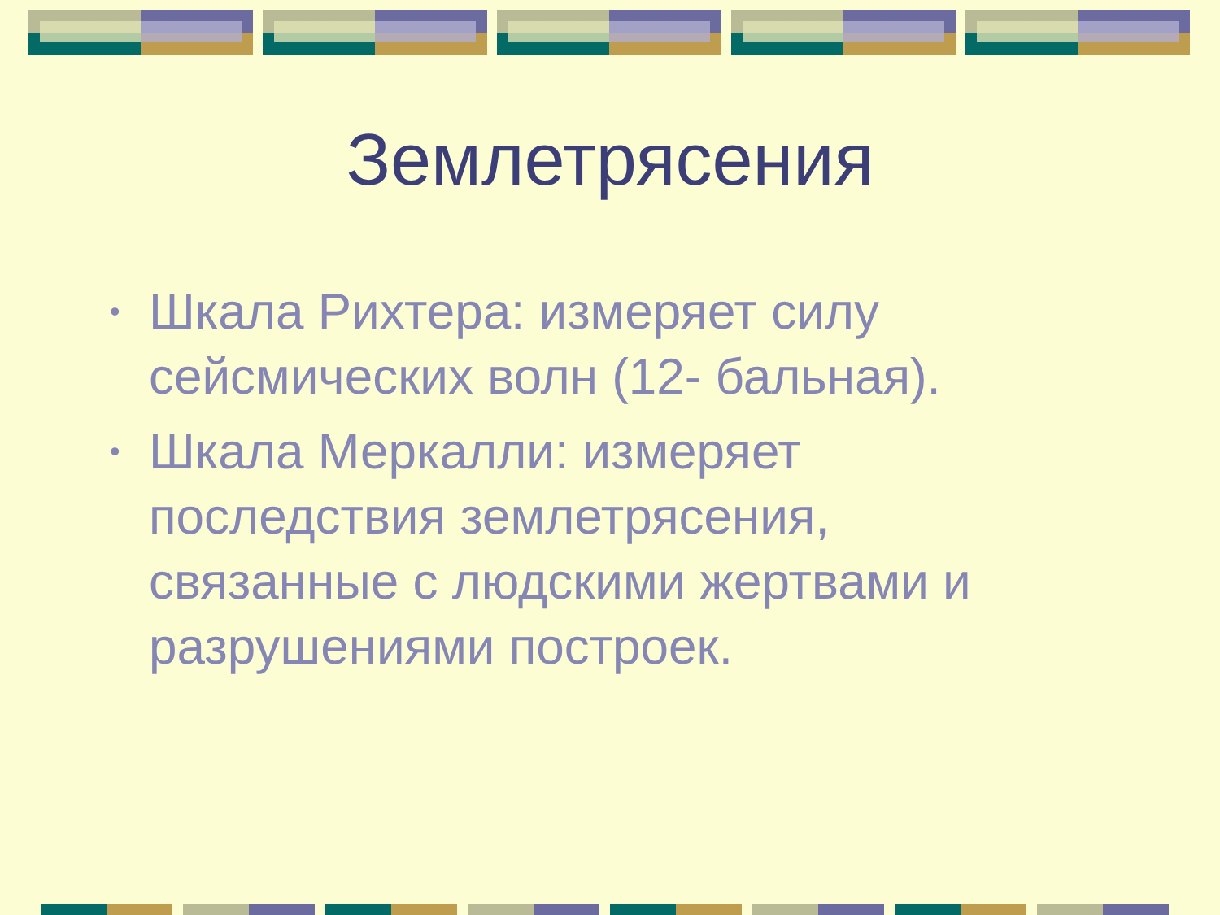Землетрясения
• Шкала Рихтера: измеряет силу сейсмических волн (12- бальная).
• Шкала Меркалли: измеряет последствия землетрясения, связанные с людскими жертвами и разрушениями построек.